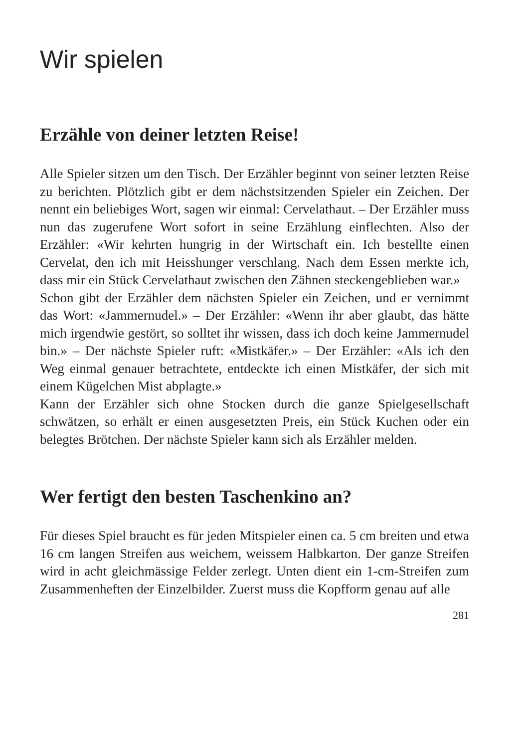Wir spielen
Erzähle von deiner letzten Reise!
Alle Spieler sitzen um den Tisch. Der Erzähler beginnt von seiner letzten Reise zu berichten. Plötzlich gibt er dem nächstsitzenden Spieler ein Zeichen. Der nennt ein beliebiges Wort, sagen wir einmal: Cervelathaut. – Der Erzähler muss nun das zugerufene Wort sofort in seine Erzählung einflechten. Also der Erzähler: «Wir kehrten hungrig in der Wirtschaft ein. Ich bestellte einen Cervelat, den ich mit Heisshunger verschlang. Nach dem Essen merkte ich, dass mir ein Stück Cervelathaut zwischen den Zähnen steckengeblieben war.»
Schon gibt der Erzähler dem nächsten Spieler ein Zeichen, und er vernimmt das Wort: «Jammernudel.» – Der Erzähler: «Wenn ihr aber glaubt, das hätte mich irgendwie gestört, so solltet ihr wissen, dass ich doch keine Jammernudel bin.» – Der nächste Spieler ruft: «Mistkäfer.» – Der Erzähler: «Als ich den Weg einmal genauer betrachtete, entdeckte ich einen Mistkäfer, der sich mit einem Kügelchen Mist abplagte.»
Kann der Erzähler sich ohne Stocken durch die ganze Spielgesellschaft schwätzen, so erhält er einen ausgesetzten Preis, ein Stück Kuchen oder ein belegtes Brötchen. Der nächste Spieler kann sich als Erzähler melden.
Wer fertigt den besten Taschenkino an?
Für dieses Spiel braucht es für jeden Mitspieler einen ca. 5 cm breiten und etwa 16 cm langen Streifen aus weichem, weissem Halbkarton. Der ganze Streifen wird in acht gleichmässige Felder zerlegt. Unten dient ein 1-cm-Streifen zum Zusammenheften der Einzelbilder. Zuerst muss die Kopfform genau auf alle
281